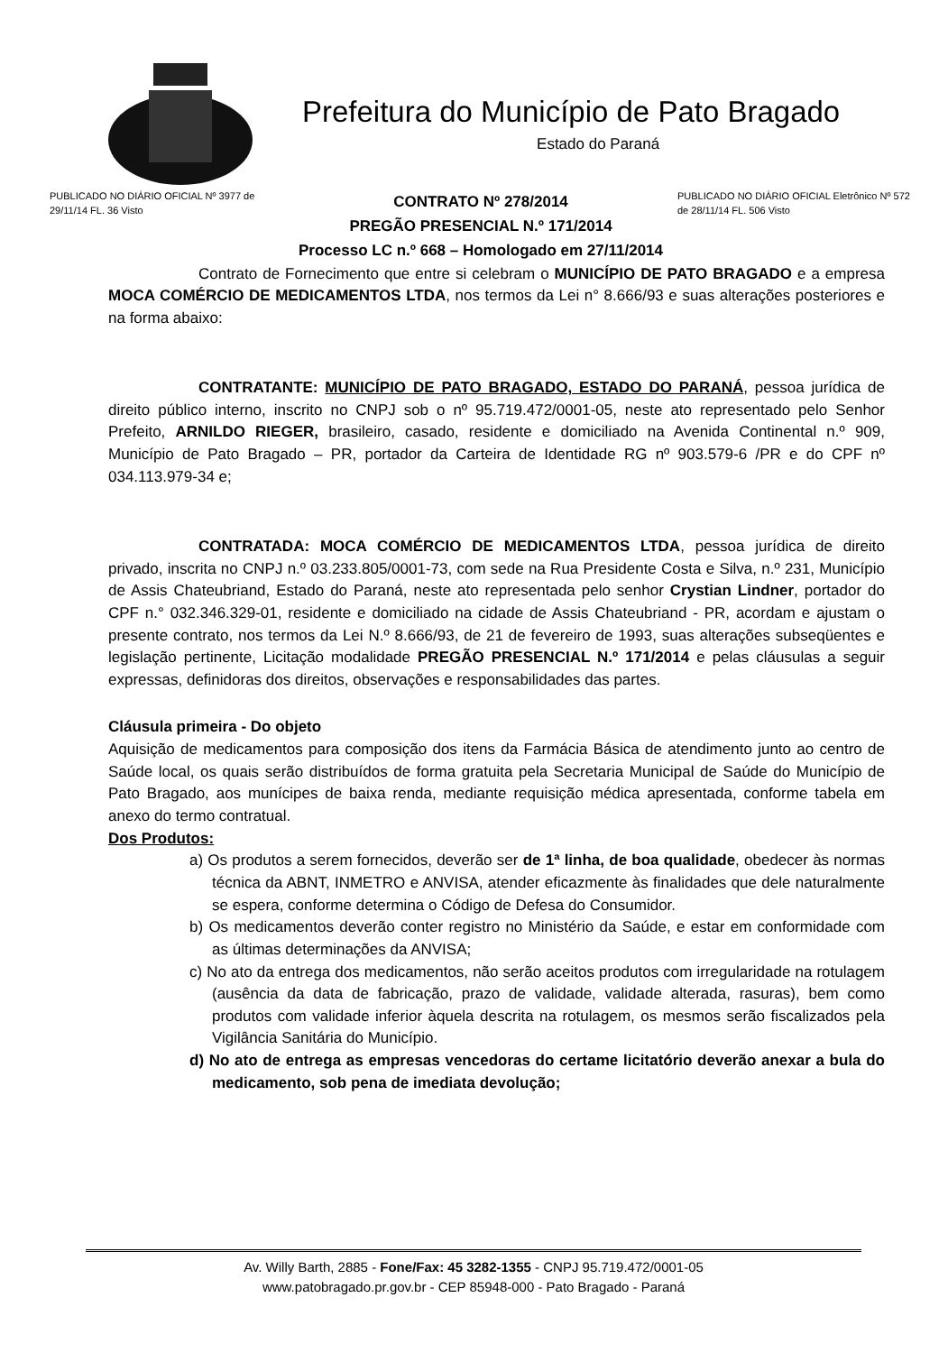Prefeitura do Município de Pato Bragado
Estado do Paraná
PUBLICADO NO DIÁRIO OFICIAL Nº 3977 de 29/11/14 FL. 36 Visto
CONTRATO Nº 278/2014
PREGÃO PRESENCIAL N.º 171/2014
Processo LC n.º 668 – Homologado em 27/11/2014
PUBLICADO NO DIÁRIO OFICIAL Eletrônico Nº 572 de 28/11/14 FL. 506 Visto
Contrato de Fornecimento que entre si celebram o MUNICÍPIO DE PATO BRAGADO e a empresa MOCA COMÉRCIO DE MEDICAMENTOS LTDA, nos termos da Lei n° 8.666/93 e suas alterações posteriores e na forma abaixo:
CONTRATANTE: MUNICÍPIO DE PATO BRAGADO, ESTADO DO PARANÁ, pessoa jurídica de direito público interno, inscrito no CNPJ sob o nº 95.719.472/0001-05, neste ato representado pelo Senhor Prefeito, ARNILDO RIEGER, brasileiro, casado, residente e domiciliado na Avenida Continental n.º 909, Município de Pato Bragado – PR, portador da Carteira de Identidade RG nº 903.579-6 /PR e do CPF nº 034.113.979-34 e;
CONTRATADA: MOCA COMÉRCIO DE MEDICAMENTOS LTDA, pessoa jurídica de direito privado, inscrita no CNPJ n.º 03.233.805/0001-73, com sede na Rua Presidente Costa e Silva, n.º 231, Município de Assis Chateubriand, Estado do Paraná, neste ato representada pelo senhor Crystian Lindner, portador do CPF n.° 032.346.329-01, residente e domiciliado na cidade de Assis Chateubriand - PR, acordam e ajustam o presente contrato, nos termos da Lei N.º 8.666/93, de 21 de fevereiro de 1993, suas alterações subseqüentes e legislação pertinente, Licitação modalidade PREGÃO PRESENCIAL N.º 171/2014 e pelas cláusulas a seguir expressas, definidoras dos direitos, observações e responsabilidades das partes.
Cláusula primeira - Do objeto
Aquisição de medicamentos para composição dos itens da Farmácia Básica de atendimento junto ao centro de Saúde local, os quais serão distribuídos de forma gratuita pela Secretaria Municipal de Saúde do Município de Pato Bragado, aos munícipes de baixa renda, mediante requisição médica apresentada, conforme tabela em anexo do termo contratual.
Dos Produtos:
a) Os produtos a serem fornecidos, deverão ser de 1ª linha, de boa qualidade, obedecer às normas técnica da ABNT, INMETRO e ANVISA, atender eficazmente às finalidades que dele naturalmente se espera, conforme determina o Código de Defesa do Consumidor.
b) Os medicamentos deverão conter registro no Ministério da Saúde, e estar em conformidade com as últimas determinações da ANVISA;
c) No ato da entrega dos medicamentos, não serão aceitos produtos com irregularidade na rotulagem (ausência da data de fabricação, prazo de validade, validade alterada, rasuras), bem como produtos com validade inferior àquela descrita na rotulagem, os mesmos serão fiscalizados pela Vigilância Sanitária do Município.
d) No ato de entrega as empresas vencedoras do certame licitatório deverão anexar a bula do medicamento, sob pena de imediata devolução;
Av. Willy Barth, 2885 - Fone/Fax: 45 3282-1355 - CNPJ 95.719.472/0001-05
www.patobragado.pr.gov.br - CEP 85948-000 - Pato Bragado - Paraná